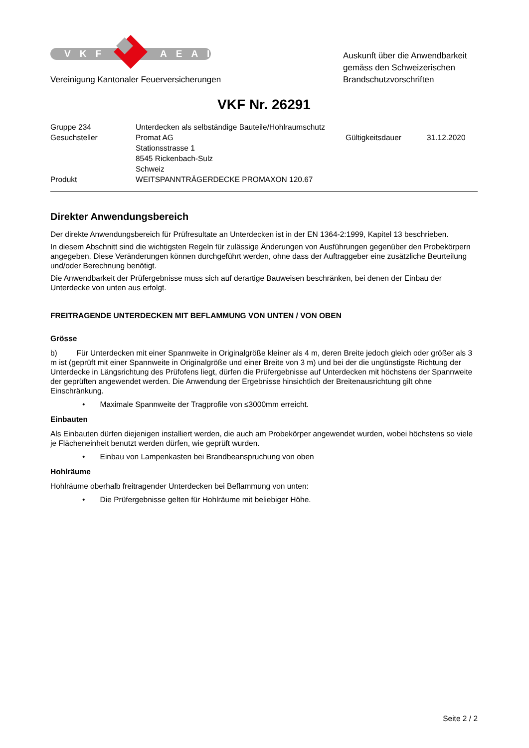VKF AEAI
Vereinigung Kantonaler Feuerversicherungen
Auskunft über die Anwendbarkeit gemäss den Schweizerischen Brandschutzvorschriften
VKF Nr. 26291
| Gruppe 234 | Unterdecken als selbständige Bauteile/Hohlraumschutz | | |
| Gesuchsteller | Promat AG | Gültigkeitsdauer | 31.12.2020 |
| | Stationsstrasse 1 | | |
| | 8545 Rickenbach-Sulz | | |
| | Schweiz | | |
| Produkt | WEITSPANNTRÄGERDECKE PROMAXON 120.67 | | |
Direkter Anwendungsbereich
Der direkte Anwendungsbereich für Prüfresultate an Unterdecken ist in der EN 1364-2:1999, Kapitel 13 beschrieben.
In diesem Abschnitt sind die wichtigsten Regeln für zulässige Änderungen von Ausführungen gegenüber den Probekörpern angegeben. Diese Veränderungen können durchgeführt werden, ohne dass der Auftraggeber eine zusätzliche Beurteilung und/oder Berechnung benötigt.
Die Anwendbarkeit der Prüfergebnisse muss sich auf derartige Bauweisen beschränken, bei denen der Einbau der Unterdecke von unten aus erfolgt.
FREITRAGENDE UNTERDECKEN MIT BEFLAMMUNG VON UNTEN / VON OBEN
Grösse
b) Für Unterdecken mit einer Spannweite in Originalgröße kleiner als 4 m, deren Breite jedoch gleich oder größer als 3 m ist (geprüft mit einer Spannweite in Originalgröße und einer Breite von 3 m) und bei der die ungünstigste Richtung der Unterdecke in Längsrichtung des Prüfofens liegt, dürfen die Prüfergebnisse auf Unterdecken mit höchstens der Spannweite der geprüften angewendet werden. Die Anwendung der Ergebnisse hinsichtlich der Breitenausrichtung gilt ohne Einschränkung.
• Maximale Spannweite der Tragprofile von ≤3000mm erreicht.
Einbauten
Als Einbauten dürfen diejenigen installiert werden, die auch am Probekörper angewendet wurden, wobei höchstens so viele je Flächeneinheit benutzt werden dürfen, wie geprüft wurden.
• Einbau von Lampenkasten bei Brandbeanspruchung von oben
Hohlräume
Hohlräume oberhalb freitragender Unterdecken bei Beflammung von unten:
• Die Prüfergebnisse gelten für Hohlräume mit beliebiger Höhe.
Seite 2 / 2